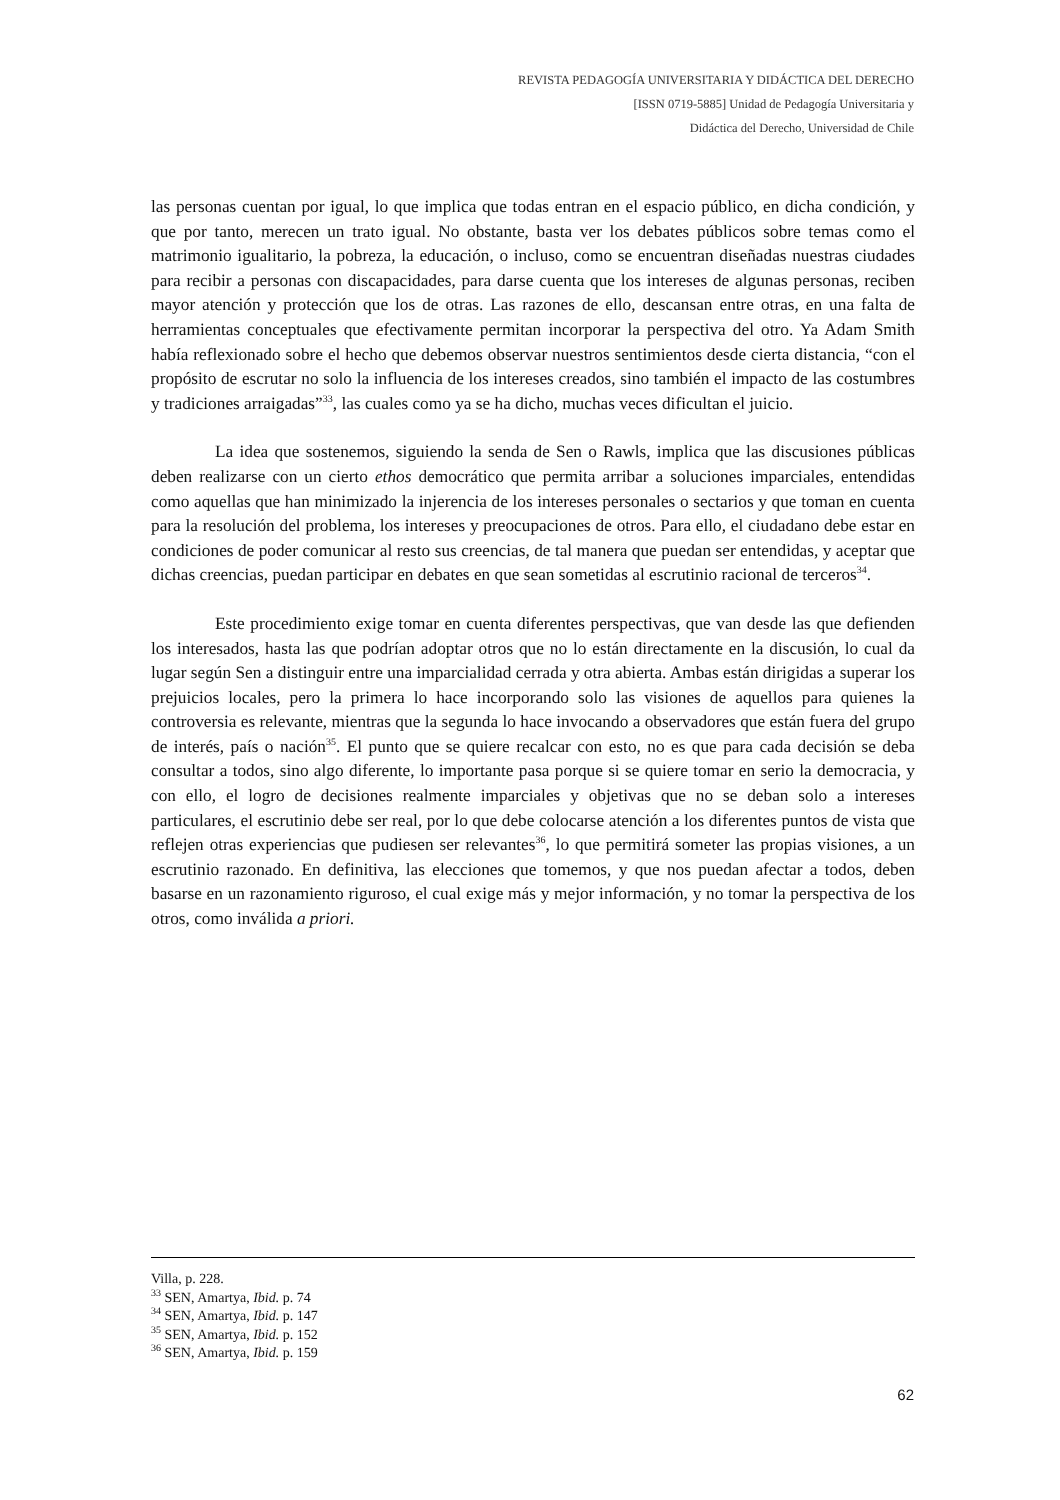REVISTA PEDAGOGÍA UNIVERSITARIA Y DIDÁCTICA DEL DERECHO
[ISSN 0719-5885] Unidad de Pedagogía Universitaria y
Didáctica del Derecho, Universidad de Chile
las personas cuentan por igual, lo que implica que todas entran en el espacio público, en dicha condición, y que por tanto, merecen un trato igual. No obstante, basta ver los debates públicos sobre temas como el matrimonio igualitario, la pobreza, la educación, o incluso, como se encuentran diseñadas nuestras ciudades para recibir a personas con discapacidades, para darse cuenta que los intereses de algunas personas, reciben mayor atención y protección que los de otras. Las razones de ello, descansan entre otras, en una falta de herramientas conceptuales que efectivamente permitan incorporar la perspectiva del otro. Ya Adam Smith había reflexionado sobre el hecho que debemos observar nuestros sentimientos desde cierta distancia, “con el propósito de escrutar no solo la influencia de los intereses creados, sino también el impacto de las costumbres y tradiciones arraigadas”<sup>33</sup>, las cuales como ya se ha dicho, muchas veces dificultan el juicio.
La idea que sostenemos, siguiendo la senda de Sen o Rawls, implica que las discusiones públicas deben realizarse con un cierto ethos democrático que permita arribar a soluciones imparciales, entendidas como aquellas que han minimizado la injerencia de los intereses personales o sectarios y que toman en cuenta para la resolución del problema, los intereses y preocupaciones de otros. Para ello, el ciudadano debe estar en condiciones de poder comunicar al resto sus creencias, de tal manera que puedan ser entendidas, y aceptar que dichas creencias, puedan participar en debates en que sean sometidas al escrutinio racional de terceros<sup>34</sup>.
Este procedimiento exige tomar en cuenta diferentes perspectivas, que van desde las que defienden los interesados, hasta las que podrían adoptar otros que no lo están directamente en la discusión, lo cual da lugar según Sen a distinguir entre una imparcialidad cerrada y otra abierta. Ambas están dirigidas a superar los prejuicios locales, pero la primera lo hace incorporando solo las visiones de aquellos para quienes la controversia es relevante, mientras que la segunda lo hace invocando a observadores que están fuera del grupo de interés, país o nación<sup>35</sup>. El punto que se quiere recalcar con esto, no es que para cada decisión se deba consultar a todos, sino algo diferente, lo importante pasa porque si se quiere tomar en serio la democracia, y con ello, el logro de decisiones realmente imparciales y objetivas que no se deban solo a intereses particulares, el escrutinio debe ser real, por lo que debe colocarse atención a los diferentes puntos de vista que reflejen otras experiencias que pudiesen ser relevantes<sup>36</sup>, lo que permitirá someter las propias visiones, a un escrutinio razonado. En definitiva, las elecciones que tomemos, y que nos puedan afectar a todos, deben basarse en un razonamiento riguroso, el cual exige más y mejor información, y no tomar la perspectiva de los otros, como inválida a priori.
Villa, p. 228.
<sup>33</sup> SEN, Amartya, Ibid. p. 74
<sup>34</sup> SEN, Amartya, Ibid. p. 147
<sup>35</sup> SEN, Amartya, Ibid. p. 152
<sup>36</sup> SEN, Amartya, Ibid. p. 159
62